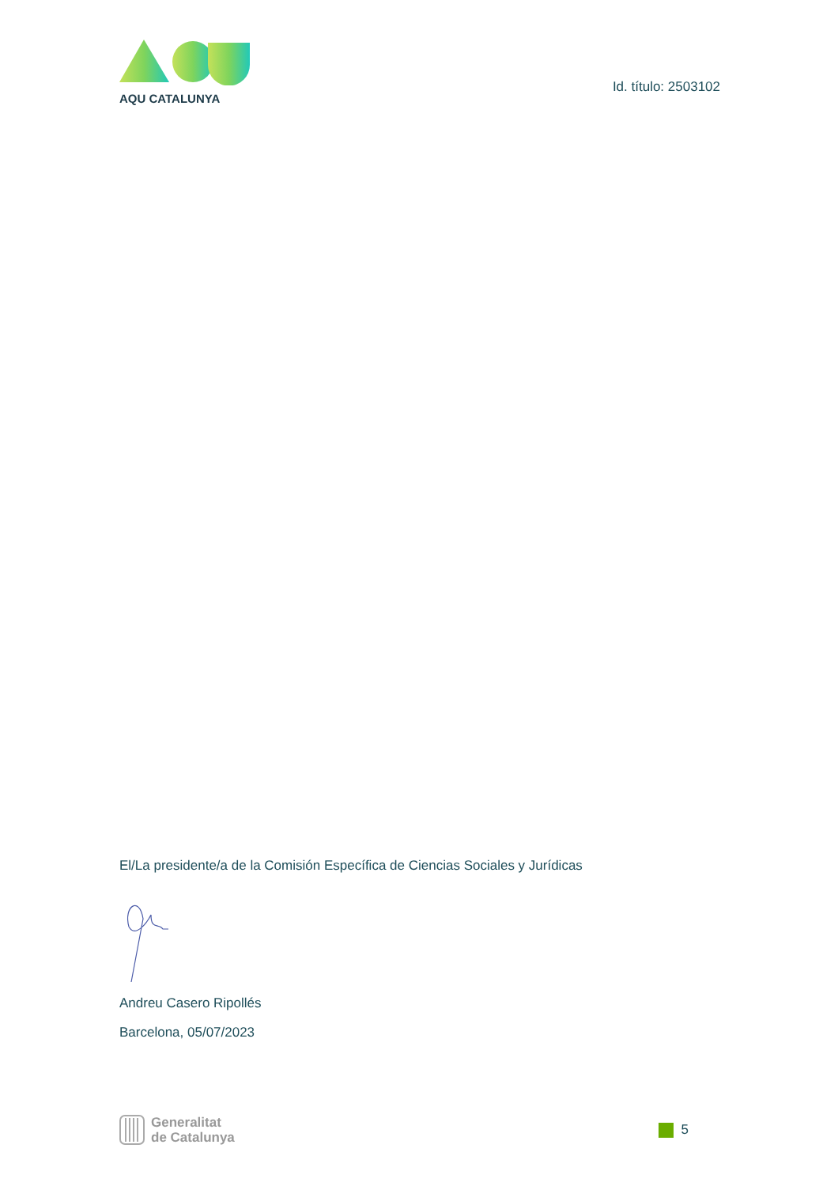AQU CATALUNYA
Id. título: 2503102
El/La presidente/a de la Comisión Específica de Ciencias Sociales y Jurídicas
Andreu Casero Ripollés
Barcelona, 05/07/2023
Generalitat
de Catalunya
5